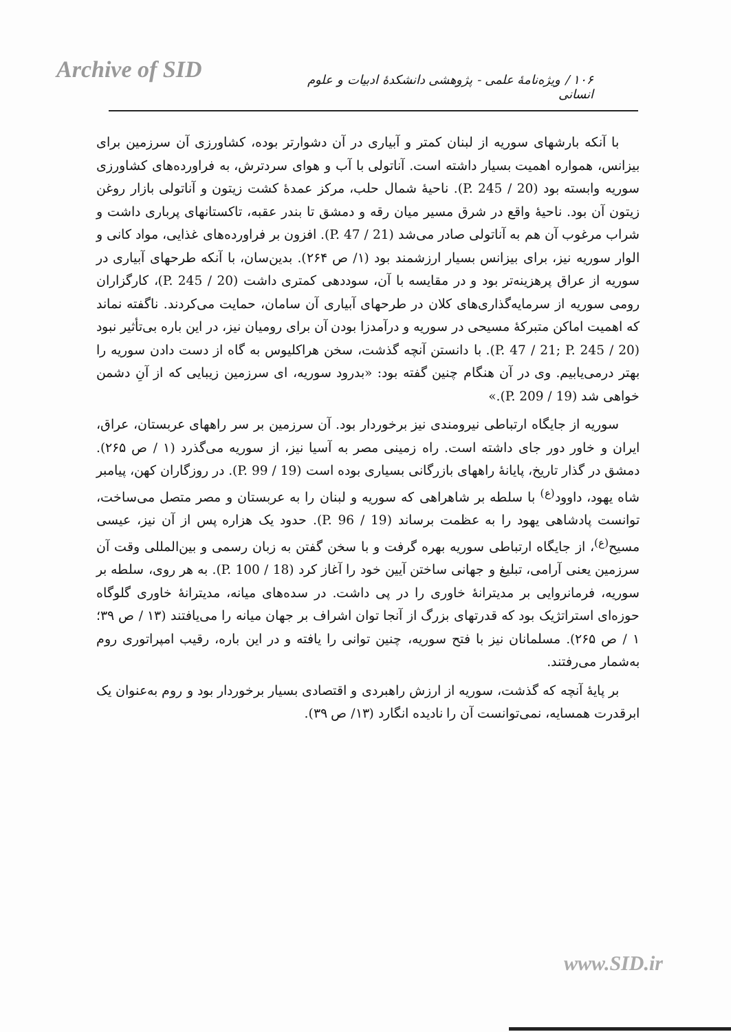Archive of SID
۱۰۶ / ویژه‌نامهٔ علمی - پژوهشی دانشکدهٔ ادبیات و علوم انسانی
با آنکه بارشهای سوریه از لبنان کمتر و آبیاری در آن دشوارتر بوده، کشاورزی آن سرزمین برای بیزانس، همواره اهمیت بسیار داشته است. آناتولی با آب و هوای سردترش، به فراورده‌های کشاورزی سوریه وابسته بود (P. 245 / 20). ناحیهٔ شمال حلب، مرکز عمدهٔ کشت زیتون و آناتولی بازار روغن زیتون آن بود. ناحیهٔ واقع در شرق مسیر میان رقه و دمشق تا بندر عقبه، تاکستانهای پرباری داشت و شراب مرغوب آن هم به آناتولی صادر می‌شد (P. 47 / 21). افزون بر فراورده‌های غذایی، مواد کانی و الوار سوریه نیز، برای بیزانس بسیار ارزشمند بود (۱/ ص ۲۶۴). بدین‌سان، با آنکه طرحهای آبیاری در سوریه از عراق پرهزینه‌تر بود و در مقایسه با آن، سوددهی کمتری داشت (20 / P. 245)، کارگزاران رومی سوریه از سرمایه‌گذاری‌های کلان در طرحهای آبیاری آن سامان، حمایت می‌کردند. ناگفته نماند که اهمیت اماکن متبرکهٔ مسیحی در سوریه و درآمدزا بودن آن برای رومیان نیز، در این باره بی‌تأثیر نبود (P. 47 / 21; P. 245 / 20). با دانستن آنچه گذشت، سخن هراکلیوس به گاه از دست دادن سوریه را بهتر درمی‌یابیم. وی در آن هنگام چنین گفته بود: «بدرود سوریه، ای سرزمین زیبایی که از آنِ دشمن خواهی شد (P. 209 / 19).»
سوریه از جایگاه ارتباطی نیرومندی نیز برخوردار بود. آن سرزمین بر سر راههای عربستان، عراق، ایران و خاور دور جای داشته است. راه زمینی مصر به آسیا نیز، از سوریه می‌گذرد (۱ / ص ۲۶۵). دمشق در گذار تاریخ، پایانهٔ راههای بازرگانی بسیاری بوده است (P. 99 / 19). در روزگاران کهن، پیامبر شاه یهود، داوود<sup>(ع)</sup> با سلطه بر شاهراهی که سوریه و لبنان را به عربستان و مصر متصل می‌ساخت، توانست پادشاهی یهود را به عظمت برساند (P. 96 / 19). حدود یک هزاره پس از آن نیز، عیسی مسیح<sup>(ع)</sup>، از جایگاه ارتباطی سوریه بهره گرفت و با سخن گفتن به زبان رسمی و بین‌المللی وقت آن سرزمین یعنی آرامی، تبلیغ و جهانی ساختن آیین خود را آغاز کرد (P. 100 / 18). به هر روی، سلطه بر سوریه، فرمانروایی بر مدیترانهٔ خاوری را در پی داشت. در سده‌های میانه، مدیترانهٔ خاوری گلوگاه حوزه‌ای استراتژیک بود که قدرتهای بزرگ از آنجا توان اشراف بر جهان میانه را می‌یافتند (۱۳ / ص ۳۹؛ ۱ / ص ۲۶۵). مسلمانان نیز با فتح سوریه، چنین توانی را یافته و در این باره، رقیب امپراتوری روم به‌شمار می‌رفتند.
بر پایهٔ آنچه که گذشت، سوریه از ارزش راهبردی و اقتصادی بسیار برخوردار بود و روم به‌عنوان یک ابرقدرت همسایه، نمی‌توانست آن را نادیده انگارد (۱۳/ ص ۳۹).
www.SID.ir